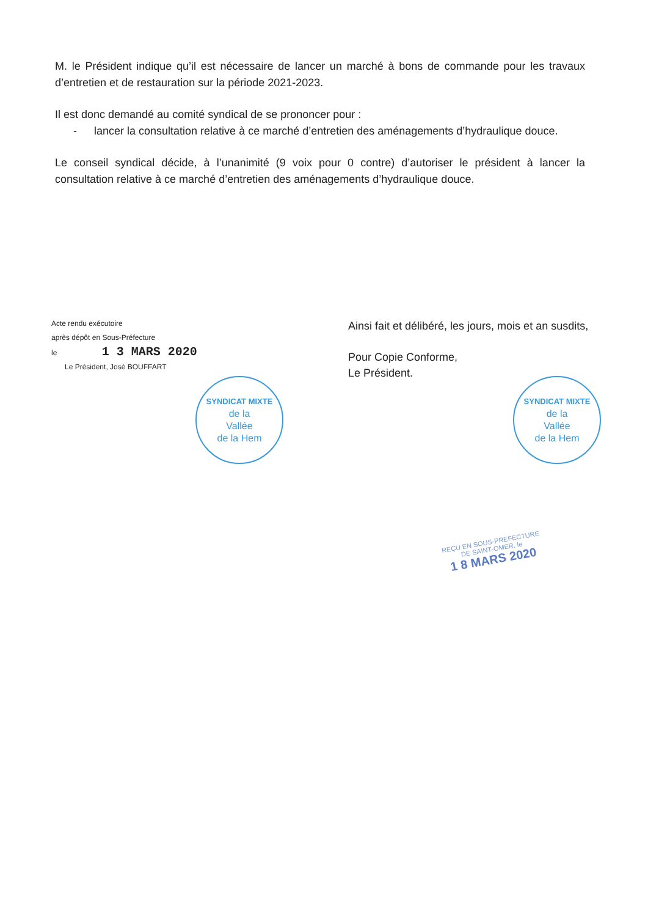M. le Président indique qu’il est nécessaire de lancer un marché à bons de commande pour les travaux d’entretien et de restauration sur la période 2021-2023.
Il est donc demandé au comité syndical de se prononcer pour :
- lancer la consultation relative à ce marché d’entretien des aménagements d’hydraulique douce.
Le conseil syndical décide, à l’unanimité (9 voix pour 0 contre) d’autoriser le président à lancer la consultation relative à ce marché d’entretien des aménagements d’hydraulique douce.
Acte rendu exécutoire
après dépôt en Sous-Préfecture
le 1 3 MARS 2020
Le Président, José BOUFFART
SYNDICAT MIXTE
de la
Vallée
de la Hem
Ainsi fait et délibéré, les jours, mois et an susdits,
Pour Copie Conforme,
Le Président.
SYNDICAT MIXTE
de la
Vallée
de la Hem
REÇU EN SOUS-PREFECTURE
DE SAINT-OMER, le
1 8 MARS 2020